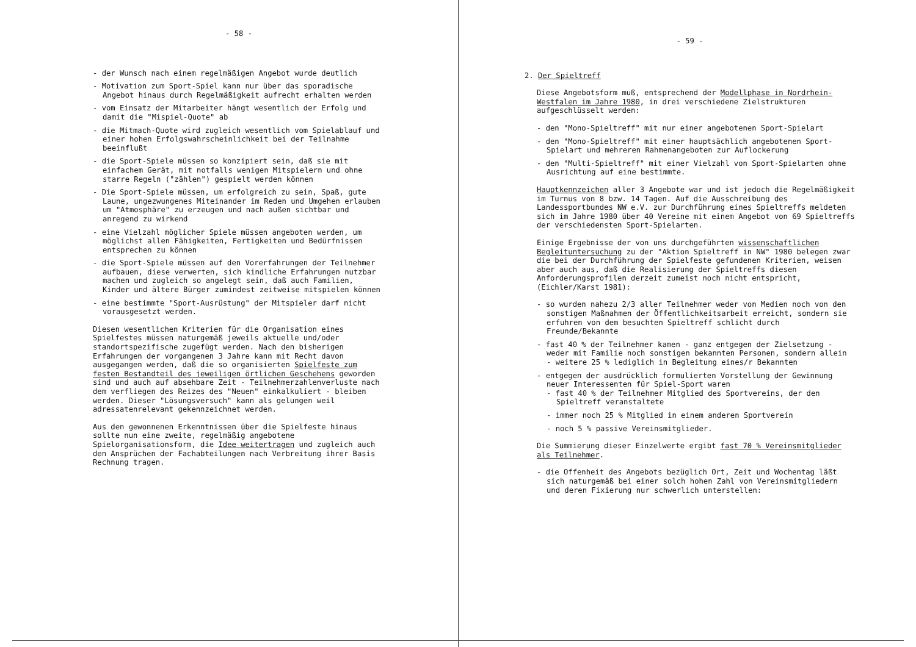- 58 -
- der Wunsch nach einem regelmäßigen Angebot wurde deutlich
- Motivation zum Sport-Spiel kann nur über das sporadische Angebot hinaus durch Regelmäßigkeit aufrecht erhalten werden
- vom Einsatz der Mitarbeiter hängt wesentlich der Erfolg und damit die "Mispiel-Quote" ab
- die Mitmach-Quote wird zugleich wesentlich vom Spielablauf und einer hohen Erfolgswahrscheinlichkeit bei der Teilnahme beeinflußt
- die Sport-Spiele müssen so konzipiert sein, daß sie mit einfachem Gerät, mit notfalls wenigen Mitspielern und ohne starre Regeln ("zählen") gespielt werden können
- Die Sport-Spiele müssen, um erfolgreich zu sein, Spaß, gute Laune, ungezwungenes Miteinander im Reden und Umgehen erlauben um "Atmosphäre" zu erzeugen und nach außen sichtbar und anregend zu wirkend
- eine Vielzahl möglicher Spiele müssen angeboten werden, um möglichst allen Fähigkeiten, Fertigkeiten und Bedürfnissen entsprechen zu können
- die Sport-Spiele müssen auf den Vorerfahrungen der Teilnehmer aufbauen, diese verwerten, sich kindliche Erfahrungen nutzbar machen und zugleich so angelegt sein, daß auch Familien, Kinder und ältere Bürger zumindest zeitweise mitspielen können
- eine bestimmte "Sport-Ausrüstung" der Mitspieler darf nicht vorausgesetzt werden.
Diesen wesentlichen Kriterien für die Organisation eines Spielfestes müssen naturgemäß jeweils aktuelle und/oder standortspezifische zugefügt werden. Nach den bisherigen Erfahrungen der vorgangenen 3 Jahre kann mit Recht davon ausgegangen werden, daß die so organisierten Spielfeste zum festen Bestandteil des jeweiligen örtlichen Geschehens geworden sind und auch auf absehbare Zeit - Teilnehmerzahlenverluste nach dem verfliegen des Reizes des "Neuen" einkalkuliert - bleiben werden. Dieser "Lösungsversuch" kann als gelungen weil adressatenrelevant gekennzeichnet werden.
Aus den gewonnenen Erkenntnissen über die Spielfeste hinaus sollte nun eine zweite, regelmäßig angebotene Spielorganisationsform, die Idee weitertragen und zugleich auch den Ansprüchen der Fachabteilungen nach Verbreitung ihrer Basis Rechnung tragen.
- 59 -
2. Der Spieltreff
Diese Angebotsform muß, entsprechend der Modellphase in Nordrhein-Westfalen im Jahre 1980, in drei verschiedene Zielstrukturen aufgeschlüsselt werden:
- den "Mono-Spieltreff" mit nur einer angebotenen Sport-Spielart
- den "Mono-Spieltreff" mit einer hauptsächlich angebotenen Sport-Spielart und mehreren Rahmenangeboten zur Auflockerung
- den "Multi-Spieltreff" mit einer Vielzahl von Sport-Spielarten ohne Ausrichtung auf eine bestimmte.
Hauptkennzeichen aller 3 Angebote war und ist jedoch die Regelmäßigkeit im Turnus von 8 bzw. 14 Tagen. Auf die Ausschreibung des Landessportbundes NW e.V. zur Durchführung eines Spieltreffs meldeten sich im Jahre 1980 über 40 Vereine mit einem Angebot von 69 Spieltreffs der verschiedensten Sport-Spielarten.
Einige Ergebnisse der von uns durchgeführten wissenschaftlichen Begleituntersuchung zu der "Aktion Spieltreff in NW" 1980 belegen zwar die bei der Durchführung der Spielfeste gefundenen Kriterien, weisen aber auch aus, daß die Realisierung der Spieltreffs diesen Anforderungsprofilen derzeit zumeist noch nicht entspricht, (Eichler/Karst 1981):
- so wurden nahezu 2/3 aller Teilnehmer weder von Medien noch von den sonstigen Maßnahmen der Öffentlichkeitsarbeit erreicht, sondern sie erfuhren von dem besuchten Spieltreff schlicht durch Freunde/Bekannte
- fast 40 % der Teilnehmer kamen - ganz entgegen der Zielsetzung - weder mit Familie noch sonstigen bekannten Personen, sondern allein - weitere 25 % lediglich in Begleitung eines/r Bekannten
- entgegen der ausdrücklich formulierten Vorstellung der Gewinnung neuer Interessenten für Spiel-Sport waren
- fast 40 % der Teilnehmer Mitglied des Sportvereins, der den Spieltreff veranstaltete
- immer noch 25 % Mitglied in einem anderen Sportverein
- noch 5 % passive Vereinsmitglieder.
Die Summierung dieser Einzelwerte ergibt fast 70 % Vereinsmitglieder als Teilnehmer.
- die Offenheit des Angebots bezüglich Ort, Zeit und Wochentag läßt sich naturgemäß bei einer solch hohen Zahl von Vereinsmitgliedern und deren Fixierung nur schwerlich unterstellen: